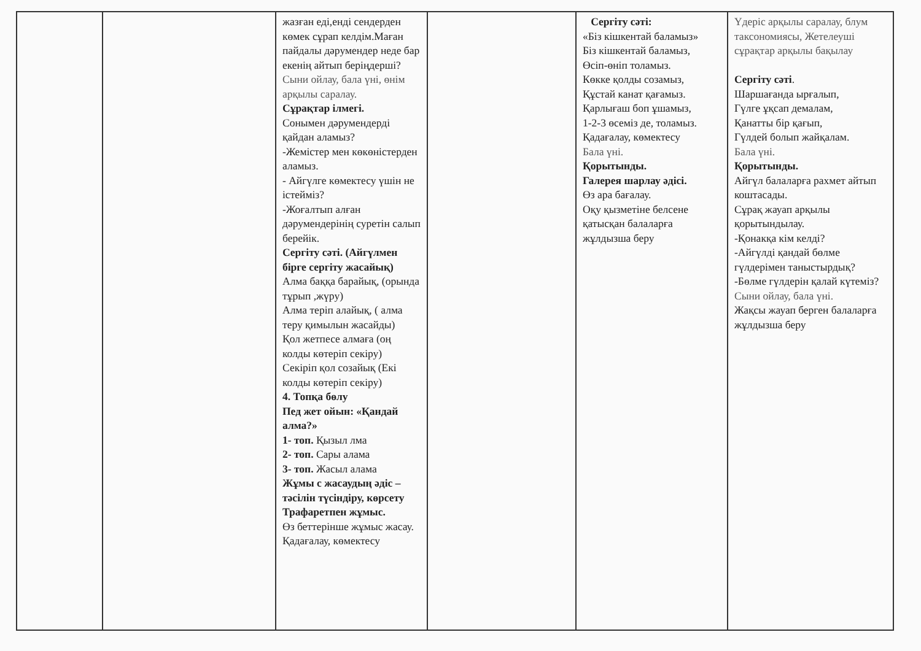| | | жазған еді,енді сендерден көмек сұрап келдім.Маған пайдалы дәрумендер неде бар екенің айтып беріңдерші? Сыни ойлау, бала үні, өнім арқылы саралау. Сұрақтар ілмегі. Сонымен дәрумендерді қайдан аламыз? -Жемістер мен көкөністерден аламыз. - Айгүлге көмектесу үшін не істейміз? -Жоғалтып алған дәрумендерінің суретін салып берейік. Сергіту сәті. (Айгүлмен бірге сергіту жасайық) Алма баққа барайық, (орында тұрып ,жүру) Алма теріп алайық, ( алма теру қимылын жасайды) Қол жетпесе алмаға (оң колды көтеріп секіру) Секіріп қол созайық (Екі колды көтеріп секіру) 4. Топқа бөлу Пед жет ойын: «Қандай алма?» 1- топ. Қызыл лма 2- топ. Сары алама 3- топ. Жасыл алама Жұмы с жасаудың әдіс – тәсілін түсіндіру, көрсету Трафаретпен жұмыс. Өз беттерінше жұмыс жасау. Қадағалау, көмектесу | | Сергіту сәті: «Біз кішкентай баламыз» Біз кішкентай баламыз, Өсіп-өніп толамыз. Көкке қолды созамыз, Құстай канат қағамыз. Қарлығаш боп ұшамыз, 1-2-3 өсеміз де, толамыз. Қадағалау, көмектесу Бала үні. Қорытынды. Галерея шарлау әдісі. Өз ара бағалау. Оқу қызметіне белсене қатысқан балаларға жұлдызша беру | Үдеріс арқылы саралау, блум таксономиясы, Жетелеуші сұрақтар арқылы бақылау Сергіту сәті . Шаршағанда ырғалып, Гүлге ұқсап демалам, Қанатты бір қағып, Гүлдей болып жайқалам. Бала үні. Қорытынды. Айгүл балаларға рахмет айтып коштасады. Сұрақ жауап арқылы қорытындылау. -Қонакқа кім келді? -Айгүлді қандай бөлме гүлдерімен таныстырдық? -Бөлме гүлдерін қалай күтеміз? Сыни ойлау, бала үні. Жақсы жауап берген балаларға жұлдызша беру |